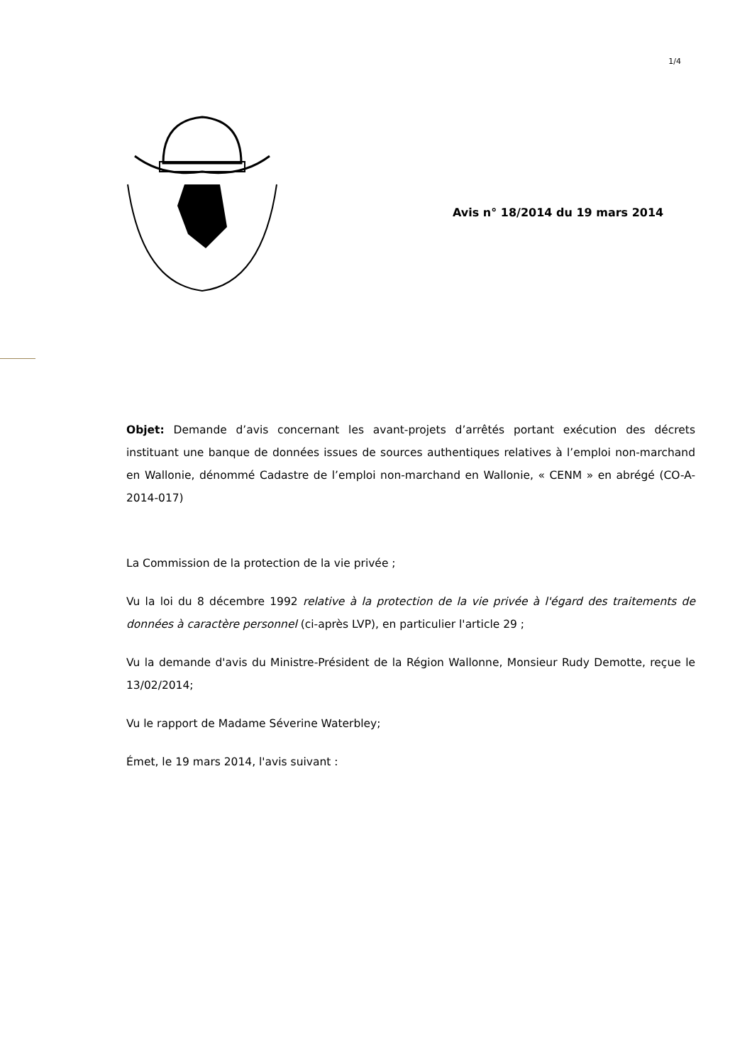1/4
Avis n° 18/2014 du 19 mars 2014
Objet: Demande d’avis concernant les avant-projets d’arrêtés portant exécution des décrets instituant une banque de données issues de sources authentiques relatives à l’emploi non-marchand en Wallonie, dénommé Cadastre de l’emploi non-marchand en Wallonie, « CENM » en abrégé (CO-A-2014-017)
La Commission de la protection de la vie privée ;
Vu la loi du 8 décembre 1992 relative à la protection de la vie privée à l'égard des traitements de données à caractère personnel (ci-après LVP), en particulier l'article 29 ;
Vu la demande d'avis du Ministre-Président de la Région Wallonne, Monsieur Rudy Demotte, reçue le 13/02/2014;
Vu le rapport de Madame Séverine Waterbley;
Émet, le 19 mars 2014, l'avis suivant :